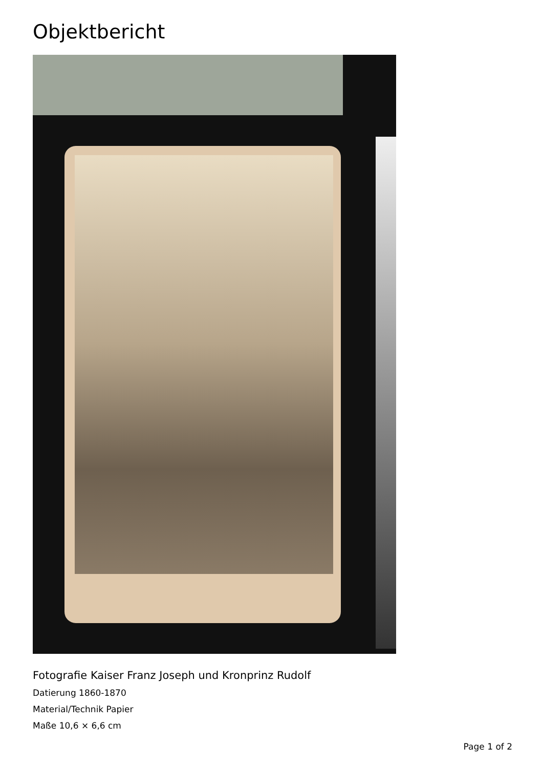Objektbericht
Fotografie Kaiser Franz Joseph und Kronprinz Rudolf
Datierung 1860-1870
Material/Technik Papier
Maße 10,6 × 6,6 cm
Page 1 of 2